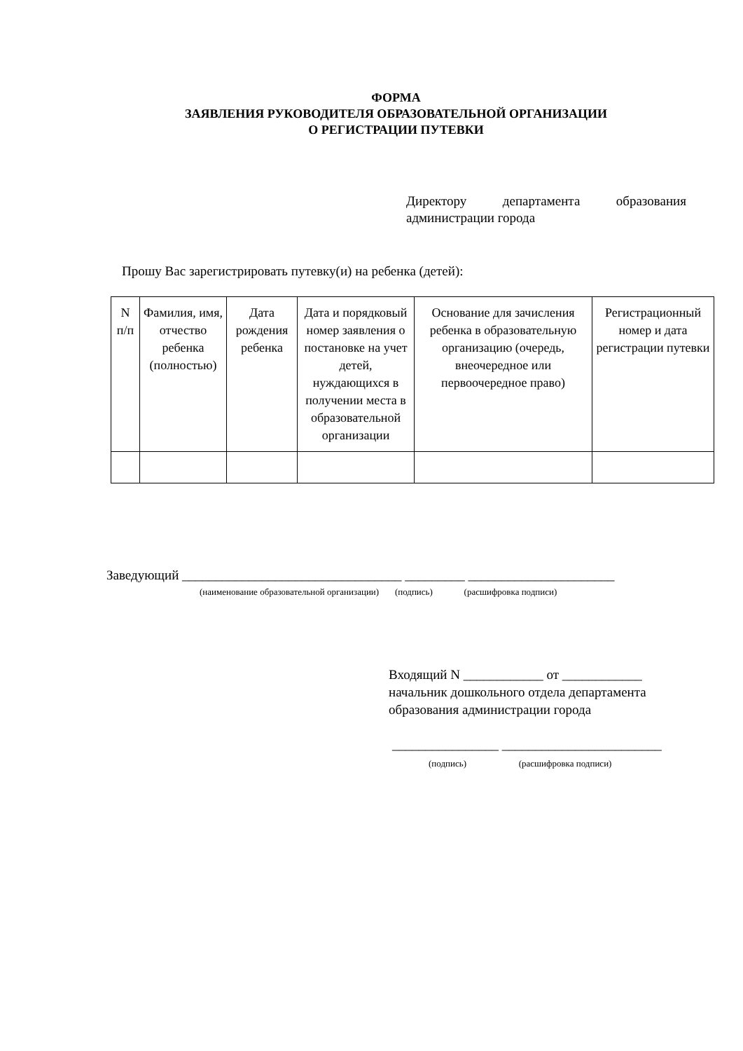ФОРМА
ЗАЯВЛЕНИЯ РУКОВОДИТЕЛЯ ОБРАЗОВАТЕЛЬНОЙ ОРГАНИЗАЦИИ
О РЕГИСТРАЦИИ ПУТЕВКИ
Директору департамента образования администрации города
Прошу Вас зарегистрировать путевку(и) на ребенка (детей):
| N п/п | Фамилия, имя, отчество ребенка (полностью) | Дата рождения ребенка | Дата и порядковый номер заявления о постановке на учет детей, нуждающихся в получении места в образовательной организации | Основание для зачисления ребенка в образовательную организацию (очередь, внеочередное или первоочередное право) | Регистрационный номер и дата регистрации путевки |
| --- | --- | --- | --- | --- | --- |
Заведующий _________________________________ _________ ______________________
(наименование образовательной организации) (подпись) (расшифровка подписи)
Входящий N ____________ от ____________
начальник дошкольного отдела департамента
образования администрации города
________________ ________________________
(подпись) (расшифровка подписи)